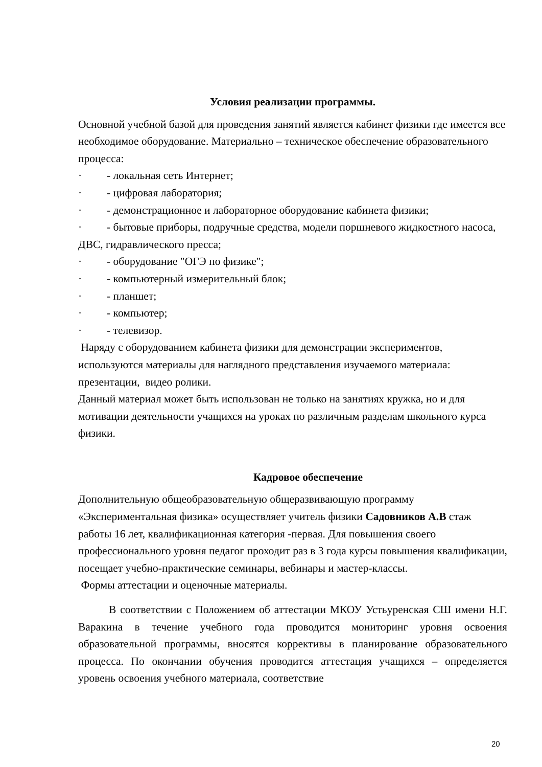Условия реализации программы.
Основной учебной базой для проведения занятий является кабинет физики где имеется все необходимое оборудование. Материально – техническое обеспечение образовательного процесса:
· - локальная сеть Интернет;
· - цифровая лаборатория;
· - демонстрационное и лабораторное оборудование кабинета физики;
· - бытовые приборы, подручные средства, модели поршневого жидкостного насоса, ДВС, гидравлического пресса;
· - оборудование "ОГЭ по физике";
· - компьютерный измерительный блок;
· - планшет;
· - компьютер;
· - телевизор.
Наряду с оборудованием кабинета физики для демонстрации экспериментов, используются материалы для наглядного представления изучаемого материала: презентации, видео ролики.
Данный материал может быть использован не только на занятиях кружка, но и для мотивации деятельности учащихся на уроках по различным разделам школьного курса физики.
Кадровое обеспечение
Дополнительную общеобразовательную общеразвивающую программу «Экспериментальная физика» осуществляет учитель физики Садовников А.В стаж работы 16 лет, квалификационная категория -первая. Для повышения своего профессионального уровня педагог проходит раз в 3 года курсы повышения квалификации, посещает учебно-практические семинары, вебинары и мастер-классы.
Формы аттестации и оценочные материалы.
В соответствии с Положением об аттестации МКОУ Устьуренская СШ имени Н.Г. Варакина в течение учебного года проводится мониторинг уровня освоения образовательной программы, вносятся коррективы в планирование образовательного процесса. По окончании обучения проводится аттестация учащихся – определяется уровень освоения учебного материала, соответствие
20